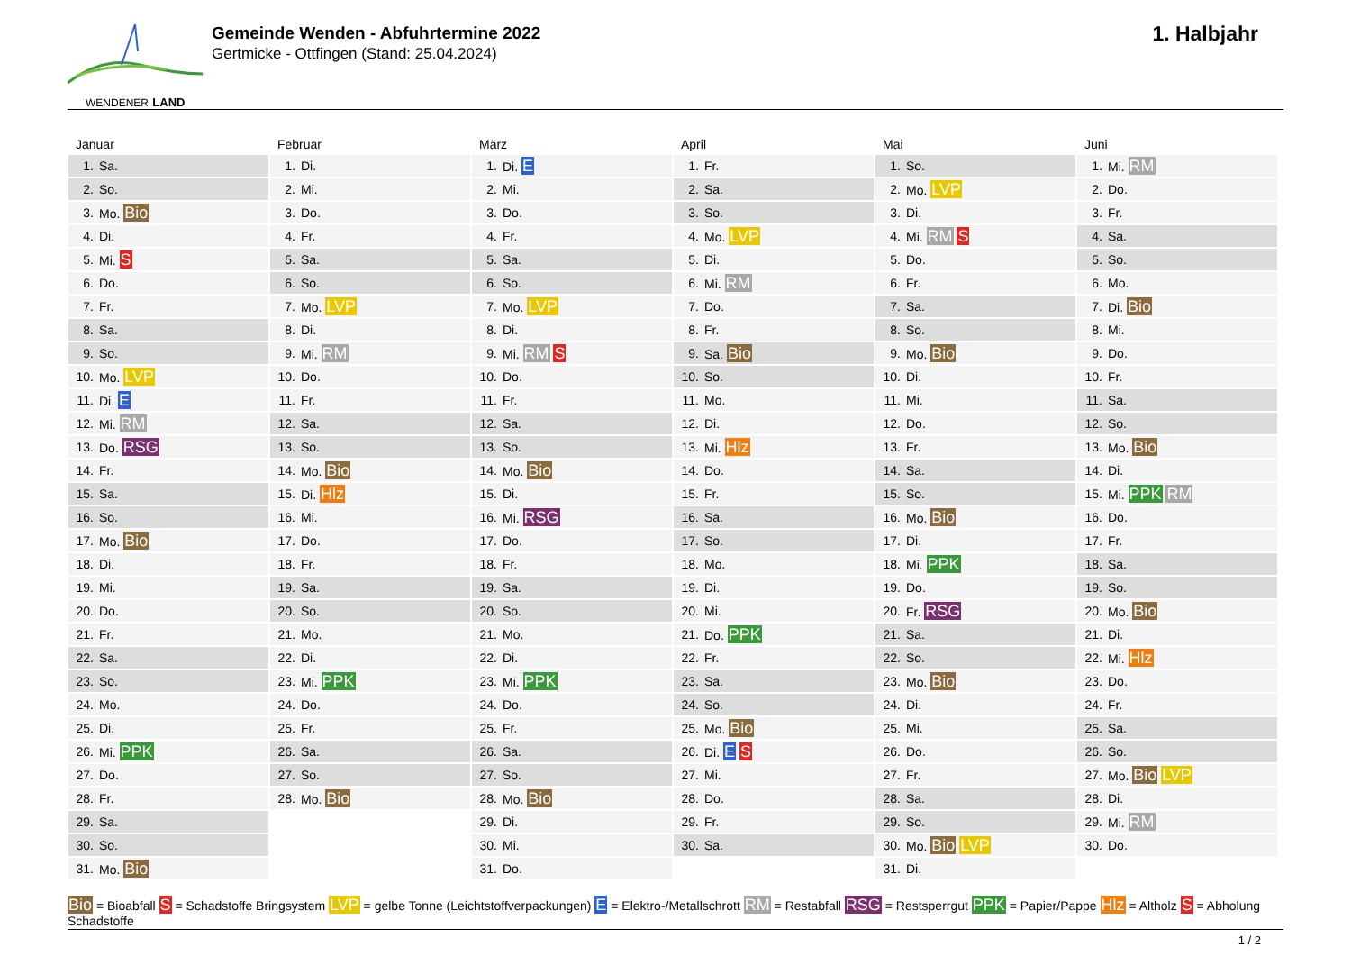WENDENER LAND
Gemeinde Wenden - Abfuhrtermine 2022
Gertmicke - Ottfingen (Stand: 25.04.2024)
1. Halbjahr
Januar
| 1. | Sa. |
| 2. | So. |
| 3. | Mo. Bio |
| 4. | Di. |
| 5. | Mi. S |
| 6. | Do. |
| 7. | Fr. |
| 8. | Sa. |
| 9. | So. |
| 10. | Mo. LVP |
| 11. | Di. E |
| 12. | Mi. RM |
| 13. | Do. RSG |
| 14. | Fr. |
| 15. | Sa. |
| 16. | So. |
| 17. | Mo. Bio |
| 18. | Di. |
| 19. | Mi. |
| 20. | Do. |
| 21. | Fr. |
| 22. | Sa. |
| 23. | So. |
| 24. | Mo. |
| 25. | Di. |
| 26. | Mi. PPK |
| 27. | Do. |
| 28. | Fr. |
| 29. | Sa. |
| 30. | So. |
| 31. | Mo. Bio |
Februar
| 1. | Di. |
| 2. | Mi. |
| 3. | Do. |
| 4. | Fr. |
| 5. | Sa. |
| 6. | So. |
| 7. | Mo. LVP |
| 8. | Di. |
| 9. | Mi. RM |
| 10. | Do. |
| 11. | Fr. |
| 12. | Sa. |
| 13. | So. |
| 14. | Mo. Bio |
| 15. | Di. Hlz |
| 16. | Mi. |
| 17. | Do. |
| 18. | Fr. |
| 19. | Sa. |
| 20. | So. |
| 21. | Mo. |
| 22. | Di. |
| 23. | Mi. PPK |
| 24. | Do. |
| 25. | Fr. |
| 26. | Sa. |
| 27. | So. |
| 28. | Mo. Bio |
März
| 1. | Di. E |
| 2. | Mi. |
| 3. | Do. |
| 4. | Fr. |
| 5. | Sa. |
| 6. | So. |
| 7. | Mo. LVP |
| 8. | Di. |
| 9. | Mi. RM S |
| 10. | Do. |
| 11. | Fr. |
| 12. | Sa. |
| 13. | So. |
| 14. | Mo. Bio |
| 15. | Di. |
| 16. | Mi. RSG |
| 17. | Do. |
| 18. | Fr. |
| 19. | Sa. |
| 20. | So. |
| 21. | Mo. |
| 22. | Di. |
| 23. | Mi. PPK |
| 24. | Do. |
| 25. | Fr. |
| 26. | Sa. |
| 27. | So. |
| 28. | Mo. Bio |
| 29. | Di. |
| 30. | Mi. |
| 31. | Do. |
April
| 1. | Fr. |
| 2. | Sa. |
| 3. | So. |
| 4. | Mo. LVP |
| 5. | Di. |
| 6. | Mi. RM |
| 7. | Do. |
| 8. | Fr. |
| 9. | Sa. Bio |
| 10. | So. |
| 11. | Mo. |
| 12. | Di. |
| 13. | Mi. Hlz |
| 14. | Do. |
| 15. | Fr. |
| 16. | Sa. |
| 17. | So. |
| 18. | Mo. |
| 19. | Di. |
| 20. | Mi. |
| 21. | Do. PPK |
| 22. | Fr. |
| 23. | Sa. |
| 24. | So. |
| 25. | Mo. Bio |
| 26. | Di. E S |
| 27. | Mi. |
| 28. | Do. |
| 29. | Fr. |
| 30. | Sa. |
Mai
| 1. | So. |
| 2. | Mo. LVP |
| 3. | Di. |
| 4. | Mi. RM S |
| 5. | Do. |
| 6. | Fr. |
| 7. | Sa. |
| 8. | So. |
| 9. | Mo. Bio |
| 10. | Di. |
| 11. | Mi. |
| 12. | Do. |
| 13. | Fr. |
| 14. | Sa. |
| 15. | So. |
| 16. | Mo. Bio |
| 17. | Di. |
| 18. | Mi. PPK |
| 19. | Do. |
| 20. | Fr. RSG |
| 21. | Sa. |
| 22. | So. |
| 23. | Mo. Bio |
| 24. | Di. |
| 25. | Mi. |
| 26. | Do. |
| 27. | Fr. |
| 28. | Sa. |
| 29. | So. |
| 30. | Mo. Bio LVP |
| 31. | Di. |
Juni
| 1. | Mi. RM |
| 2. | Do. |
| 3. | Fr. |
| 4. | Sa. |
| 5. | So. |
| 6. | Mo. |
| 7. | Di. Bio |
| 8. | Mi. |
| 9. | Do. |
| 10. | Fr. |
| 11. | Sa. |
| 12. | So. |
| 13. | Mo. Bio |
| 14. | Di. |
| 15. | Mi. PPK RM |
| 16. | Do. |
| 17. | Fr. |
| 18. | Sa. |
| 19. | So. |
| 20. | Mo. Bio |
| 21. | Di. |
| 22. | Mi. Hlz |
| 23. | Do. |
| 24. | Fr. |
| 25. | Sa. |
| 26. | So. |
| 27. | Mo. Bio LVP |
| 28. | Di. |
| 29. | Mi. RM |
| 30. | Do. |
Bio = Bioabfall S = Schadstoffe Bringsystem LVP = gelbe Tonne (Leichtstoffverpackungen) E = Elektro-/Metallschrott RM = Restabfall RSG = Restsperrgut PPK = Papier/Pappe Hlz = Altholz S = Abholung Schadstoffe
1 / 2